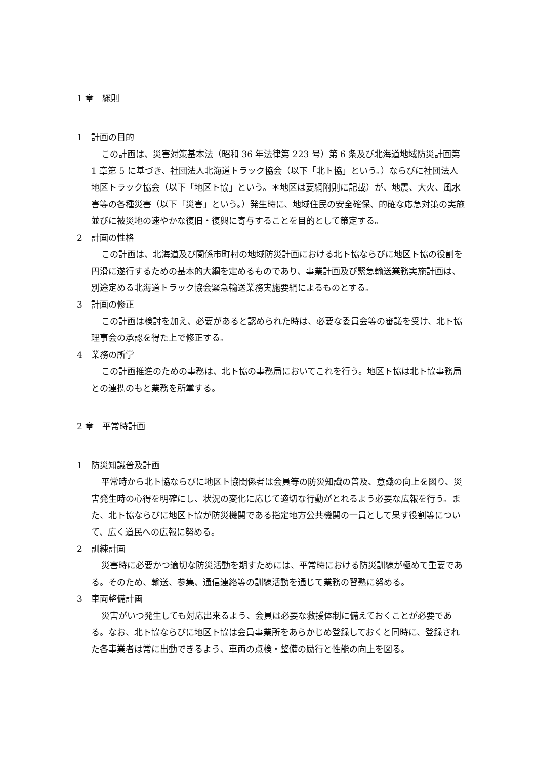1 章　総則
1　計画の目的
この計画は、災害対策基本法（昭和 36 年法律第 223 号）第 6 条及び北海道地域防災計画第 1 章第 5 に基づき、社団法人北海道トラック協会（以下「北ト協」という。）ならびに社団法人地区トラック協会（以下「地区ト協」という。＊地区は要綱附則に記載）が、地震、大火、風水害等の各種災害（以下「災害」という。）発生時に、地域住民の安全確保、的確な応急対策の実施並びに被災地の速やかな復旧・復興に寄与することを目的として策定する。
2　計画の性格
この計画は、北海道及び関係市町村の地域防災計画における北ト協ならびに地区ト協の役割を円滑に遂行するための基本的大綱を定めるものであり、事業計画及び緊急輸送業務実施計画は、別途定める北海道トラック協会緊急輸送業務実施要綱によるものとする。
3　計画の修正
この計画は検討を加え、必要があると認められた時は、必要な委員会等の審議を受け、北ト協理事会の承認を得た上で修正する。
4　業務の所掌
この計画推進のための事務は、北ト協の事務局においてこれを行う。地区ト協は北ト協事務局との連携のもと業務を所掌する。
2 章　平常時計画
1　防災知識普及計画
平常時から北ト協ならびに地区ト協関係者は会員等の防災知識の普及、意識の向上を図り、災害発生時の心得を明確にし、状況の変化に応じて適切な行動がとれるよう必要な広報を行う。また、北ト協ならびに地区ト協が防災機関である指定地方公共機関の一員として果す役割等について、広く道民への広報に努める。
2　訓練計画
災害時に必要かつ適切な防災活動を期すためには、平常時における防災訓練が極めて重要である。そのため、輸送、参集、通信連絡等の訓練活動を通じて業務の習熟に努める。
3　車両整備計画
災害がいつ発生しても対応出来るよう、会員は必要な救援体制に備えておくことが必要である。なお、北ト協ならびに地区ト協は会員事業所をあらかじめ登録しておくと同時に、登録された各事業者は常に出動できるよう、車両の点検・整備の励行と性能の向上を図る。